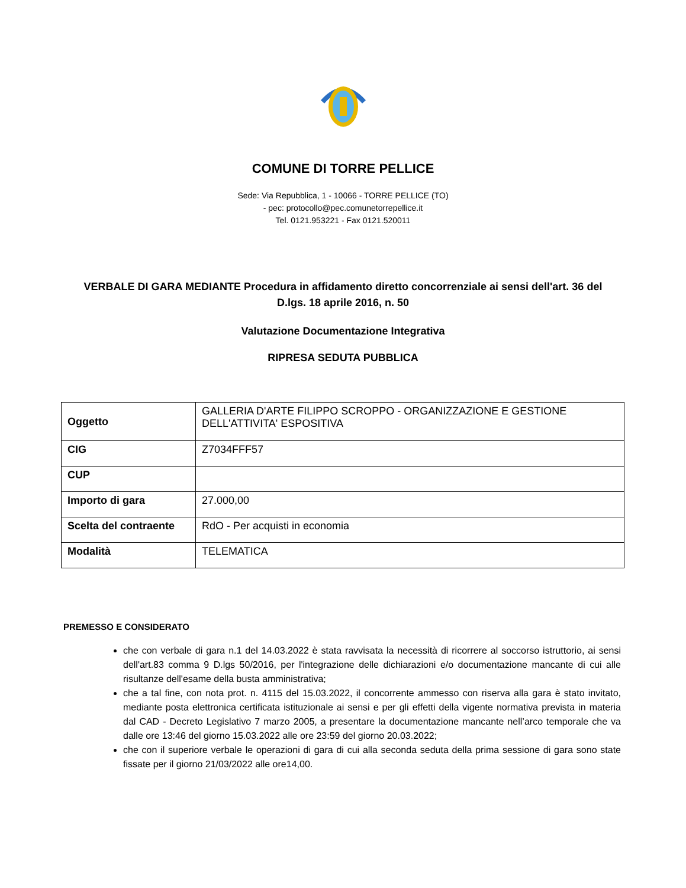COMUNE DI TORRE PELLICE
Sede: Via Repubblica, 1 - 10066 - TORRE PELLICE (TO)
- pec: protocollo@pec.comunetorrepellice.it
Tel. 0121.953221 - Fax 0121.520011
VERBALE DI GARA MEDIANTE Procedura in affidamento diretto concorrenziale ai sensi dell'art. 36 del D.lgs. 18 aprile 2016, n. 50
Valutazione Documentazione Integrativa
RIPRESA SEDUTA PUBBLICA
| Oggetto | GALLERIA D'ARTE FILIPPO SCROPPO - ORGANIZZAZIONE E GESTIONE DELL'ATTIVITA' ESPOSITIVA |
| CIG | Z7034FFF57 |
| CUP | |
| Importo di gara | 27.000,00 |
| Scelta del contraente | RdO - Per acquisti in economia |
| Modalità | TELEMATICA |
PREMESSO E CONSIDERATO
che con verbale di gara n.1 del 14.03.2022 è stata ravvisata la necessità di ricorrere al soccorso istruttorio, ai sensi dell'art.83 comma 9 D.lgs 50/2016, per l'integrazione delle dichiarazioni e/o documentazione mancante di cui alle risultanze dell'esame della busta amministrativa;
che a tal fine, con nota prot. n. 4115 del 15.03.2022, il concorrente ammesso con riserva alla gara è stato invitato, mediante posta elettronica certificata istituzionale ai sensi e per gli effetti della vigente normativa prevista in materia dal CAD - Decreto Legislativo 7 marzo 2005, a presentare la documentazione mancante nell’arco temporale che va dalle ore 13:46 del giorno 15.03.2022 alle ore 23:59 del giorno 20.03.2022;
che con il superiore verbale le operazioni di gara di cui alla seconda seduta della prima sessione di gara sono state fissate per il giorno 21/03/2022 alle ore14,00.